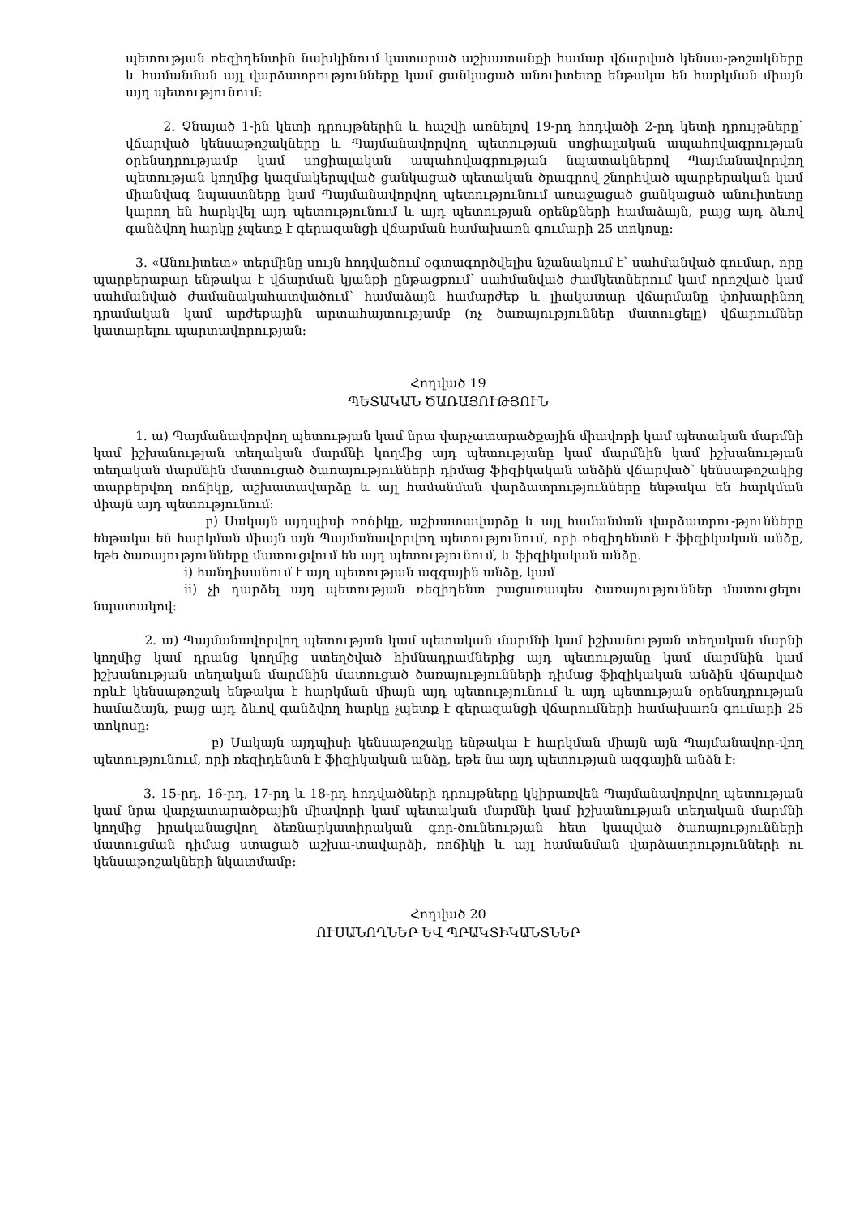պետության ռեզիդենտին նախկինում կատարած աշխատանքի համար վճարված կենսա-թոշակները և համանման այլ վարձատրությունները կամ ցանկացած անուիտետը ենթակա են հարկման միայն այդ պետությունում:
2. Չնայած 1-ին կետի դրույթներին և հաշվի առնելով 19-րդ հոդվածի 2-րդ կետի դրույթները՝ վճարված կենսաթոշակները և Պայմանավորվող պետության սոցիալական ապահովագրության օրենսդրությամբ կամ սոցիալական ապահովագրության նպատակներով Պայմանավորվող պետության կողմից կազմակերպված ցանկացած պետական ծրագրով շնորհված պարբերական կամ միանվագ նպաստները կամ Պայմանավորվող պետությունում առաջացած ցանկացած անուիտետը կարող են հարկվել այդ պետությունում և այդ պետության օրենքների համաձայն, բայց այդ ձևով գանձվող հարկը չպետք է գերազանցի վճարման համախառն գումարի 25 տոկոսը:
3. «Անուիտետ» տերմինը սույն հոդվածում օգտագործվելիս նշանակում է՝ սահմանված գումար, որը պարբերաբար ենթակա է վճարման կյանքի ընթացքում՝ սահմանված ժամկետներում կամ որոշված կամ սահմանված ժամանակահատվածում՝ համաձայն համարժեք և լիակատար վճարմանը փոխարինող դրամական կամ արժեքային արտահայտությամբ (ոչ ծառայություններ մատուցելը) վճարումներ կատարելու պարտավորության:
Հոդված 19
ՊԵՏԱԿԱՆ ԾԱՌԱՅՈՒԹՅՈՒՆ
1. ա) Պայմանավորվող պետության կամ նրա վարչատարածքային միավորի կամ պետական մարմնի կամ իշխանության տեղական մարմնի կողմից այդ պետությանը կամ մարմնին կամ իշխանության տեղական մարմնին մատուցած ծառայությունների դիմաց ֆիզիկական անձին վճարված՝ կենսաթոշակից տարբերվող ռոճիկը, աշխատավարձը և այլ համանման վարձատրությունները ենթակա են հարկման միայն այդ պետությունում:
բ) Սակայն այդպիսի ռոճիկը, աշխատավարձը և այլ համանման վարձատրու-թյունները ենթակա են հարկման միայն այն Պայմանավորվող պետությունում, որի ռեզիդենտն է ֆիզիկական անձը, եթե ծառայությունները մատուցվում են այդ պետությունում, և ֆիզիկական անձը.
i) հանդիսանում է այդ պետության ազգային անձը, կամ
ii) չի դարձել այդ պետության ռեզիդենտ բացառապես ծառայություններ մատուցելու նպատակով:
2. ա) Պայմանավորվող պետության կամ պետական մարմնի կամ իշխանության տեղական մարնի կողմից կամ դրանց կողմից ստեղծված հիմնադրամներից այդ պետությանը կամ մարմնին կամ իշխանության տեղական մարմնին մատուցած ծառայությունների դիմաց ֆիզիկական անձին վճարված որևէ կենսաթոշակ ենթակա է հարկման միայն այդ պետությունում և այդ պետության օրենսդրության համաձայն, բայց այդ ձևով գանձվող հարկը չպետք է գերազանցի վճարումների համախառն գումարի 25 տոկոսը:
բ) Սակայն այդպիսի կենսաթոշակը ենթակա է հարկման միայն այն Պայմանավոր-վող պետությունում, որի ռեզիդենտն է ֆիզիկական անձը, եթե նա այդ պետության ազգային անձն է:
3. 15-րդ, 16-րդ, 17-րդ և 18-րդ հոդվածների դրույթները կկիրառվեն Պայմանավորվող պետության կամ նրա վարչատարածքային միավորի կամ պետական մարմնի կամ իշխանության տեղական մարմնի կողմից իրականացվող ձեռնարկատիրական գոր-ծունեության հետ կապված ծառայությունների մատուցման դիմաց ստացած աշխա-տավարձի, ռոճիկի և այլ համանման վարձատրությունների ու կենսաթոշակների նկատմամբ:
Հոդված 20
ՈՒՍԱՆՈՂՆԵՐ ԵՎ ՊՐԱԿՏԻԿԱՆՏՆԵՐ